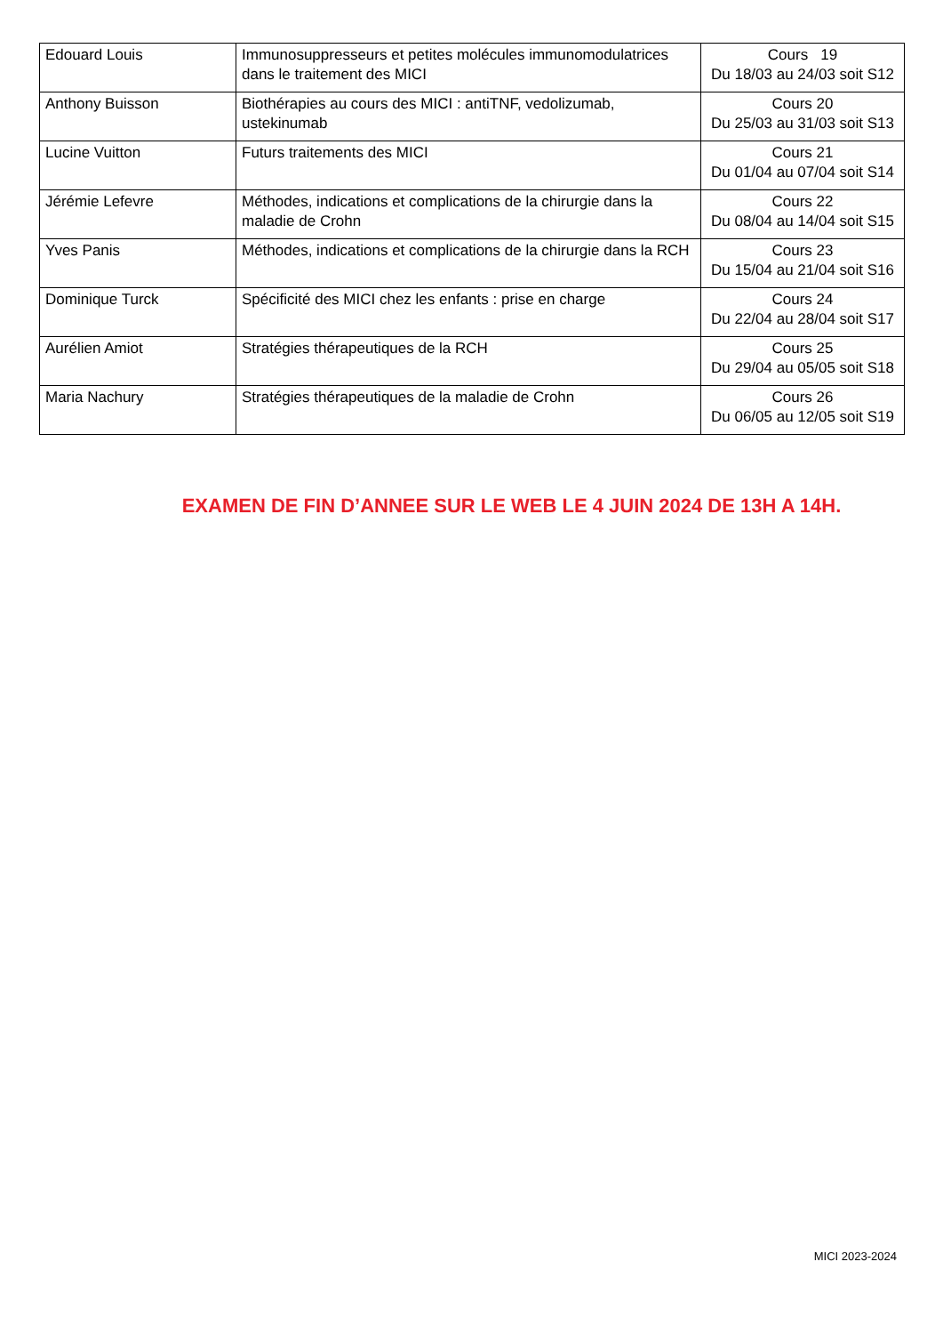| Edouard Louis | Immunosuppresseurs et petites molécules immunomodulatrices dans le traitement des MICI | Cours 19 Du 18/03 au 24/03 soit S12 |
| Anthony Buisson | Biothérapies au cours des MICI : antiTNF, vedolizumab, ustekinumab | Cours 20 Du 25/03 au 31/03 soit S13 |
| Lucine Vuitton | Futurs traitements des MICI | Cours 21 Du 01/04 au 07/04 soit S14 |
| Jérémie Lefevre | Méthodes, indications et complications de la chirurgie dans la maladie de Crohn | Cours 22 Du 08/04 au 14/04 soit S15 |
| Yves Panis | Méthodes, indications et complications de la chirurgie dans la RCH | Cours 23 Du 15/04 au 21/04 soit S16 |
| Dominique Turck | Spécificité des MICI chez les enfants : prise en charge | Cours 24 Du 22/04 au 28/04 soit S17 |
| Aurélien Amiot | Stratégies thérapeutiques de la RCH | Cours 25 Du 29/04 au 05/05 soit S18 |
| Maria Nachury | Stratégies thérapeutiques de la maladie de Crohn | Cours 26 Du 06/05 au 12/05 soit S19 |
EXAMEN DE FIN D’ANNEE SUR LE WEB LE 4 JUIN 2024 DE 13H A 14H.
MICI 2023-2024